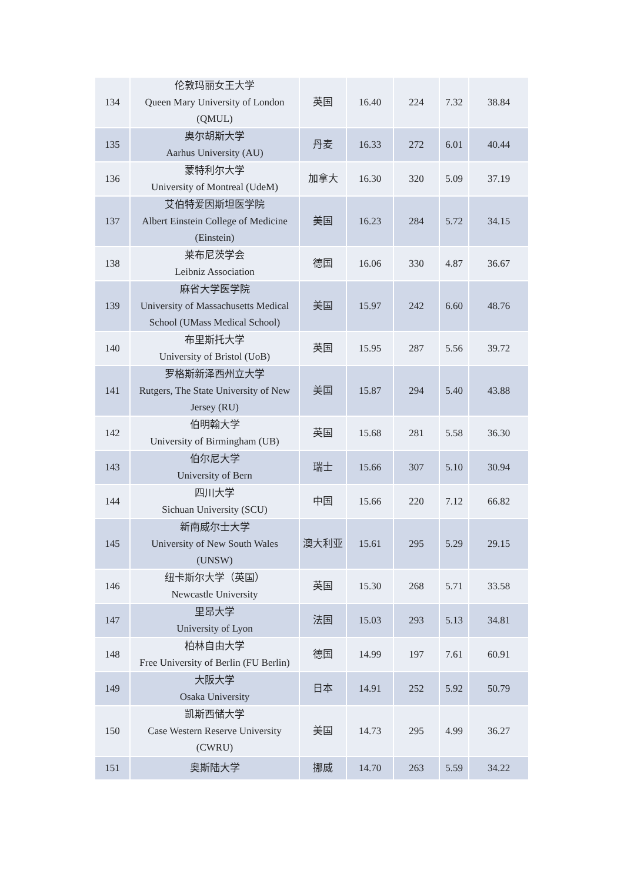| 134 | 伦敦玛丽女王大学 Queen Mary University of London (QMUL) | 英国 | 16.40 | 224 | 7.32 | 38.84 |
| 135 | 奥尔胡斯大学 Aarhus University (AU) | 丹麦 | 16.33 | 272 | 6.01 | 40.44 |
| 136 | 蒙特利尔大学 University of Montreal (UdeM) | 加拿大 | 16.30 | 320 | 5.09 | 37.19 |
| 137 | 艾伯特爱因斯坦医学院 Albert Einstein College of Medicine (Einstein) | 美国 | 16.23 | 284 | 5.72 | 34.15 |
| 138 | 莱布尼茨学会 Leibniz Association | 德国 | 16.06 | 330 | 4.87 | 36.67 |
| 139 | 麻省大学医学院 University of Massachusetts Medical School (UMass Medical School) | 美国 | 15.97 | 242 | 6.60 | 48.76 |
| 140 | 布里斯托大学 University of Bristol (UoB) | 英国 | 15.95 | 287 | 5.56 | 39.72 |
| 141 | 罗格斯新泽西州立大学 Rutgers, The State University of New Jersey (RU) | 美国 | 15.87 | 294 | 5.40 | 43.88 |
| 142 | 伯明翰大学 University of Birmingham (UB) | 英国 | 15.68 | 281 | 5.58 | 36.30 |
| 143 | 伯尔尼大学 University of Bern | 瑞士 | 15.66 | 307 | 5.10 | 30.94 |
| 144 | 四川大学 Sichuan University (SCU) | 中国 | 15.66 | 220 | 7.12 | 66.82 |
| 145 | 新南威尔士大学 University of New South Wales (UNSW) | 澳大利亚 | 15.61 | 295 | 5.29 | 29.15 |
| 146 | 纽卡斯尔大学（英国） Newcastle University | 英国 | 15.30 | 268 | 5.71 | 33.58 |
| 147 | 里昂大学 University of Lyon | 法国 | 15.03 | 293 | 5.13 | 34.81 |
| 148 | 柏林自由大学 Free University of Berlin (FU Berlin) | 德国 | 14.99 | 197 | 7.61 | 60.91 |
| 149 | 大阪大学 Osaka University | 日本 | 14.91 | 252 | 5.92 | 50.79 |
| 150 | 凯斯西储大学 Case Western Reserve University (CWRU) | 美国 | 14.73 | 295 | 4.99 | 36.27 |
| 151 | 奥斯陆大学 | 挪威 | 14.70 | 263 | 5.59 | 34.22 |